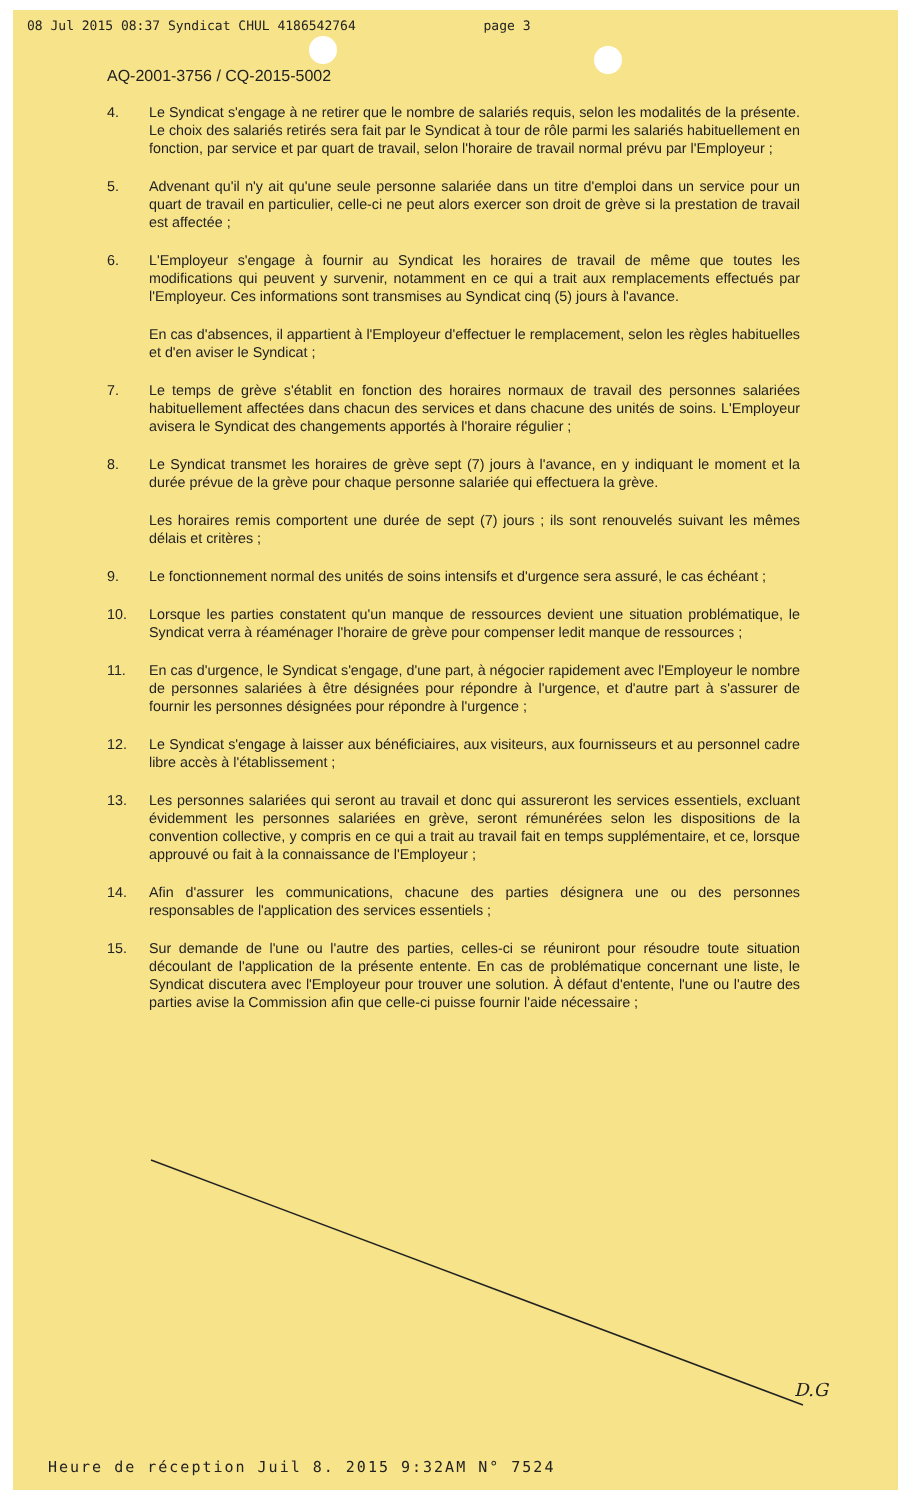08 Jul 2015 08:37 Syndicat CHUL 4186542764 page 3
AQ-2001-3756 / CQ-2015-5002
4. Le Syndicat s'engage à ne retirer que le nombre de salariés requis, selon les modalités de la présente. Le choix des salariés retirés sera fait par le Syndicat à tour de rôle parmi les salariés habituellement en fonction, par service et par quart de travail, selon l'horaire de travail normal prévu par l'Employeur ;
5. Advenant qu'il n'y ait qu'une seule personne salariée dans un titre d'emploi dans un service pour un quart de travail en particulier, celle-ci ne peut alors exercer son droit de grève si la prestation de travail est affectée ;
6. L'Employeur s'engage à fournir au Syndicat les horaires de travail de même que toutes les modifications qui peuvent y survenir, notamment en ce qui a trait aux remplacements effectués par l'Employeur. Ces informations sont transmises au Syndicat cinq (5) jours à l'avance.
En cas d'absences, il appartient à l'Employeur d'effectuer le remplacement, selon les règles habituelles et d'en aviser le Syndicat ;
7. Le temps de grève s'établit en fonction des horaires normaux de travail des personnes salariées habituellement affectées dans chacun des services et dans chacune des unités de soins. L'Employeur avisera le Syndicat des changements apportés à l'horaire régulier ;
8. Le Syndicat transmet les horaires de grève sept (7) jours à l'avance, en y indiquant le moment et la durée prévue de la grève pour chaque personne salariée qui effectuera la grève.
Les horaires remis comportent une durée de sept (7) jours ; ils sont renouvelés suivant les mêmes délais et critères ;
9. Le fonctionnement normal des unités de soins intensifs et d'urgence sera assuré, le cas échéant ;
10. Lorsque les parties constatent qu'un manque de ressources devient une situation problématique, le Syndicat verra à réaménager l'horaire de grève pour compenser ledit manque de ressources ;
11. En cas d'urgence, le Syndicat s'engage, d'une part, à négocier rapidement avec l'Employeur le nombre de personnes salariées à être désignées pour répondre à l'urgence, et d'autre part à s'assurer de fournir les personnes désignées pour répondre à l'urgence ;
12. Le Syndicat s'engage à laisser aux bénéficiaires, aux visiteurs, aux fournisseurs et au personnel cadre libre accès à l'établissement ;
13. Les personnes salariées qui seront au travail et donc qui assureront les services essentiels, excluant évidemment les personnes salariées en grève, seront rémunérées selon les dispositions de la convention collective, y compris en ce qui a trait au travail fait en temps supplémentaire, et ce, lorsque approuvé ou fait à la connaissance de l'Employeur ;
14. Afin d'assurer les communications, chacune des parties désignera une ou des personnes responsables de l'application des services essentiels ;
15. Sur demande de l'une ou l'autre des parties, celles-ci se réuniront pour résoudre toute situation découlant de l'application de la présente entente. En cas de problématique concernant une liste, le Syndicat discutera avec l'Employeur pour trouver une solution. À défaut d'entente, l'une ou l'autre des parties avise la Commission afin que celle-ci puisse fournir l'aide nécessaire ;
D.G
Heure de réception Juil 8. 2015 9:32AM N° 7524